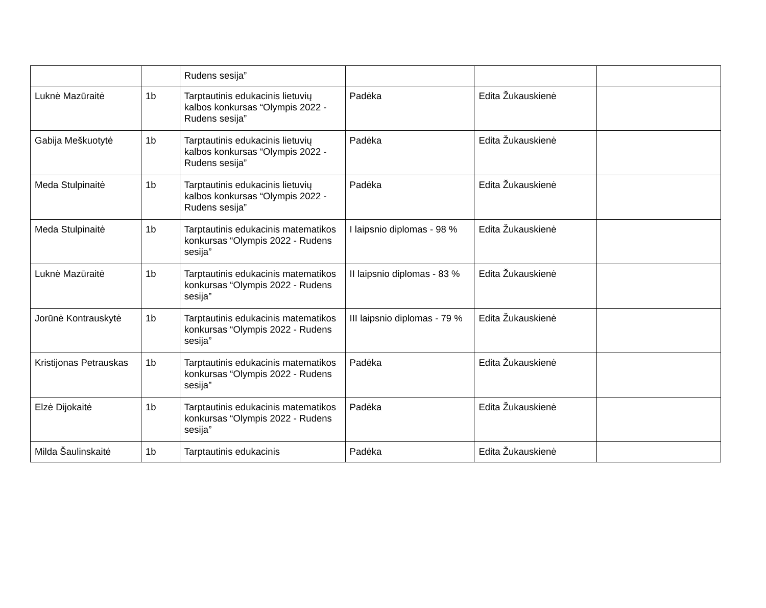| | | Rudens sesija” | | | |
| Luknė Mazūraitė | 1b | Tarptautinis edukacinis lietuvių kalbos konkursas “Olympis 2022 - Rudens sesija” | Padėka | Edita Žukauskienė | |
| Gabija Meškuotytė | 1b | Tarptautinis edukacinis lietuvių kalbos konkursas “Olympis 2022 - Rudens sesija” | Padėka | Edita Žukauskienė | |
| Meda Stulpinaitė | 1b | Tarptautinis edukacinis lietuvių kalbos konkursas “Olympis 2022 - Rudens sesija” | Padėka | Edita Žukauskienė | |
| Meda Stulpinaitė | 1b | Tarptautinis edukacinis matematikos konkursas “Olympis 2022 - Rudens sesija” | I laipsnio diplomas - 98 % | Edita Žukauskienė | |
| Luknė Mazūraitė | 1b | Tarptautinis edukacinis matematikos konkursas “Olympis 2022 - Rudens sesija” | II laipsnio diplomas - 83 % | Edita Žukauskienė | |
| Jorūnė Kontrauskytė | 1b | Tarptautinis edukacinis matematikos konkursas “Olympis 2022 - Rudens sesija” | III laipsnio diplomas - 79 % | Edita Žukauskienė | |
| Kristijonas Petrauskas | 1b | Tarptautinis edukacinis matematikos konkursas “Olympis 2022 - Rudens sesija” | Padėka | Edita Žukauskienė | |
| Elzė Dijokaitė | 1b | Tarptautinis edukacinis matematikos konkursas “Olympis 2022 - Rudens sesija” | Padėka | Edita Žukauskienė | |
| Milda Šaulinskaitė | 1b | Tarptautinis edukacinis | Padėka | Edita Žukauskienė | |